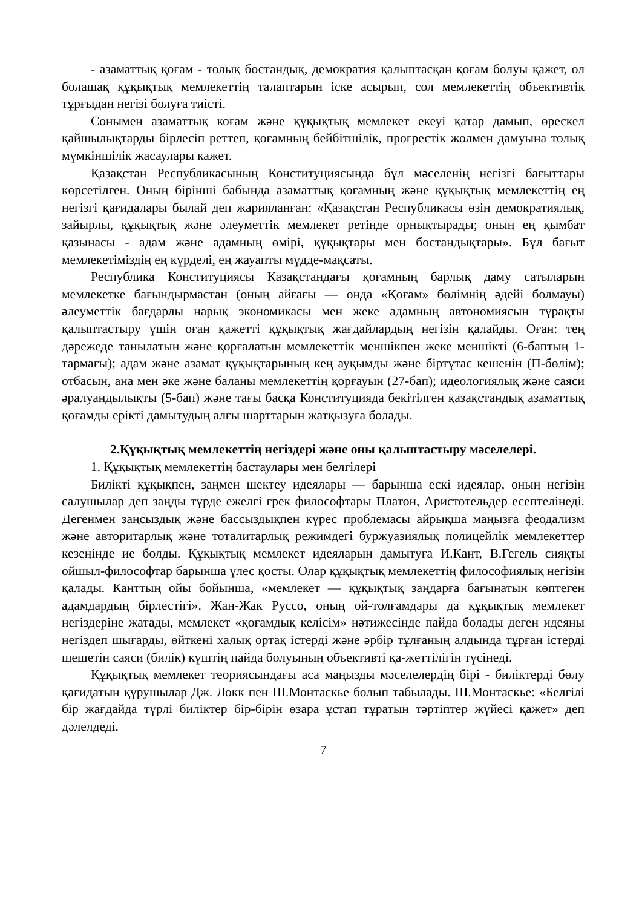- азаматтық қоғам - толық бостандық, демократия қалыптасқан қоғам болуы қажет, ол болашақ құқықтық мемлекеттің талаптарын іске асырып, сол мемлекеттің объективтік тұрғыдан негізі болуға тиісті.
Сонымен азаматтық коғам және құқықтық мемлекет екеуі қатар дамып, өрескел қайшылықтарды бірлесіп реттеп, қоғамның бейбітшілік, прогрестік жолмен дамуына толық мүмкіншілік жасаулары кажет.
Қазақстан Республикасының Конституциясында бұл мәселенің негізгі бағыттары көрсетілген. Оның бірінші бабында азаматтық қоғамның және құқықтық мемлекеттің ең негізгі қағидалары былай деп жарияланған: «Қазақстан Республикасы өзін демократиялық, зайырлы, құқықтық және әлеуметтік мемлекет ретінде орнықтырады; оның ең қымбат қазынасы - адам және адамның өмірі, құқықтары мен бостандықтары». Бұл бағыт мемлекетіміздің ең күрделі, ең жауапты мүдде-мақсаты.
Республика Конституциясы Казақстандағы қоғамның барлық даму сатыларын мемлекетке бағындырмастан (оның айғағы — онда «Қоғам» бөлімнің әдейі болмауы) әлеуметтік бағдарлы нарық экономикасы мен жеке адамның автономиясын тұрақты қалыптастыру үшін оған қажетті құқықтық жағдайлардың негізін қалайды. Оған: тең дәрежеде танылатын және қорғалатын мемлекеттік меншікпен жеке меншікті (6-баптың 1-тармағы); адам және азамат құқықтарының кең ауқымды және біртұтас кешенін (П-бөлім); отбасын, ана мен әке және баланы мемлекеттің қорғауын (27-бап); идеологиялық және саяси әралуандылықты (5-бап) және тағы басқа Конституцияда бекітілген қазақстандық азаматтық қоғамды ерікті дамытудың алғы шарттарын жатқызуға болады.
2.Құқықтық мемлекеттің негіздері және оны қалыптастыру мәселелері.
1. Құқықтық мемлекеттің бастаулары мен белгілері
Билікті құқықпен, заңмен шектеу идеялары — барынша ескі идеялар, оның негізін салушылар деп заңды түрде ежелгі грек философтары Платон, Аристотельдер есептелінеді. Дегенмен заңсыздық және бассыздықпен күрес проблемасы айрықша маңызға феодализм және авторитарлық және тоталитарлық режимдегі буржуазиялық полицейлік мемлекеттер кезеңінде ие болды. Құқықтық мемлекет идеяларын дамытуға И.Кант, В.Гегель сияқты ойшыл-философтар барынша үлес қосты. Олар құқықтық мемлекеттің философиялық негізін қалады. Канттың ойы бойынша, «мемлекет — құқықтық заңдарға бағынатын көптеген адамдардың бірлестігі». Жан-Жак Руссо, оның ой-толғамдары да құқықтық мемлекет негіздеріне жатады, мемлекет «қоғамдық келісім» нәтижесінде пайда болады деген идеяны негіздеп шығарды, өйткені халық ортақ істерді және әрбір тұлғаның алдында тұрған істерді шешетін саяси (билік) күштің пайда болуының объективті қа-жеттілігін түсінеді.
Құқықтық мемлекет теориясындағы аса маңызды мәселелердің бірі - биліктерді бөлу қағидатын құрушылар Дж. Локк пен Ш.Монтаскье болып табылады. Ш.Монтаскье: «Белгілі бір жағдайда түрлі биліктер бір-бірін өзара ұстап тұратын тәртіптер жүйесі қажет» деп дәлелдеді.
7